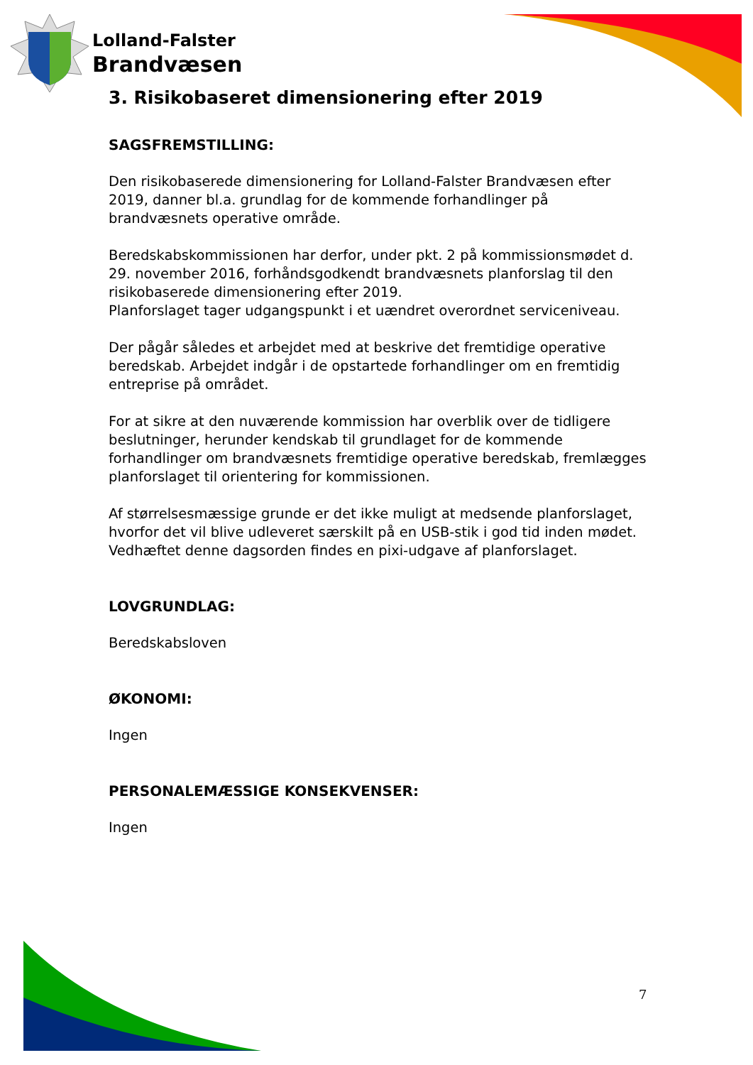Lolland-Falster
Brandvæsen
3. Risikobaseret dimensionering efter 2019
SAGSFREMSTILLING:
Den risikobaserede dimensionering for Lolland-Falster Brandvæsen efter 2019, danner bl.a. grundlag for de kommende forhandlinger på brandvæsnets operative område.
Beredskabskommissionen har derfor, under pkt. 2 på kommissionsmødet d. 29. november 2016, forhåndsgodkendt brandvæsnets planforslag til den risikobaserede dimensionering efter 2019.
Planforslaget tager udgangspunkt i et uændret overordnet serviceniveau.
Der pågår således et arbejdet med at beskrive det fremtidige operative beredskab. Arbejdet indgår i de opstartede forhandlinger om en fremtidig entreprise på området.
For at sikre at den nuværende kommission har overblik over de tidligere beslutninger, herunder kendskab til grundlaget for de kommende forhandlinger om brandvæsnets fremtidige operative beredskab, fremlægges planforslaget til orientering for kommissionen.
Af størrelsesmæssige grunde er det ikke muligt at medsende planforslaget, hvorfor det vil blive udleveret særskilt på en USB-stik i god tid inden mødet.
Vedhæftet denne dagsorden findes en pixi-udgave af planforslaget.
LOVGRUNDLAG:
Beredskabsloven
ØKONOMI:
Ingen
PERSONALEMÆSSIGE KONSEKVENSER:
Ingen
7